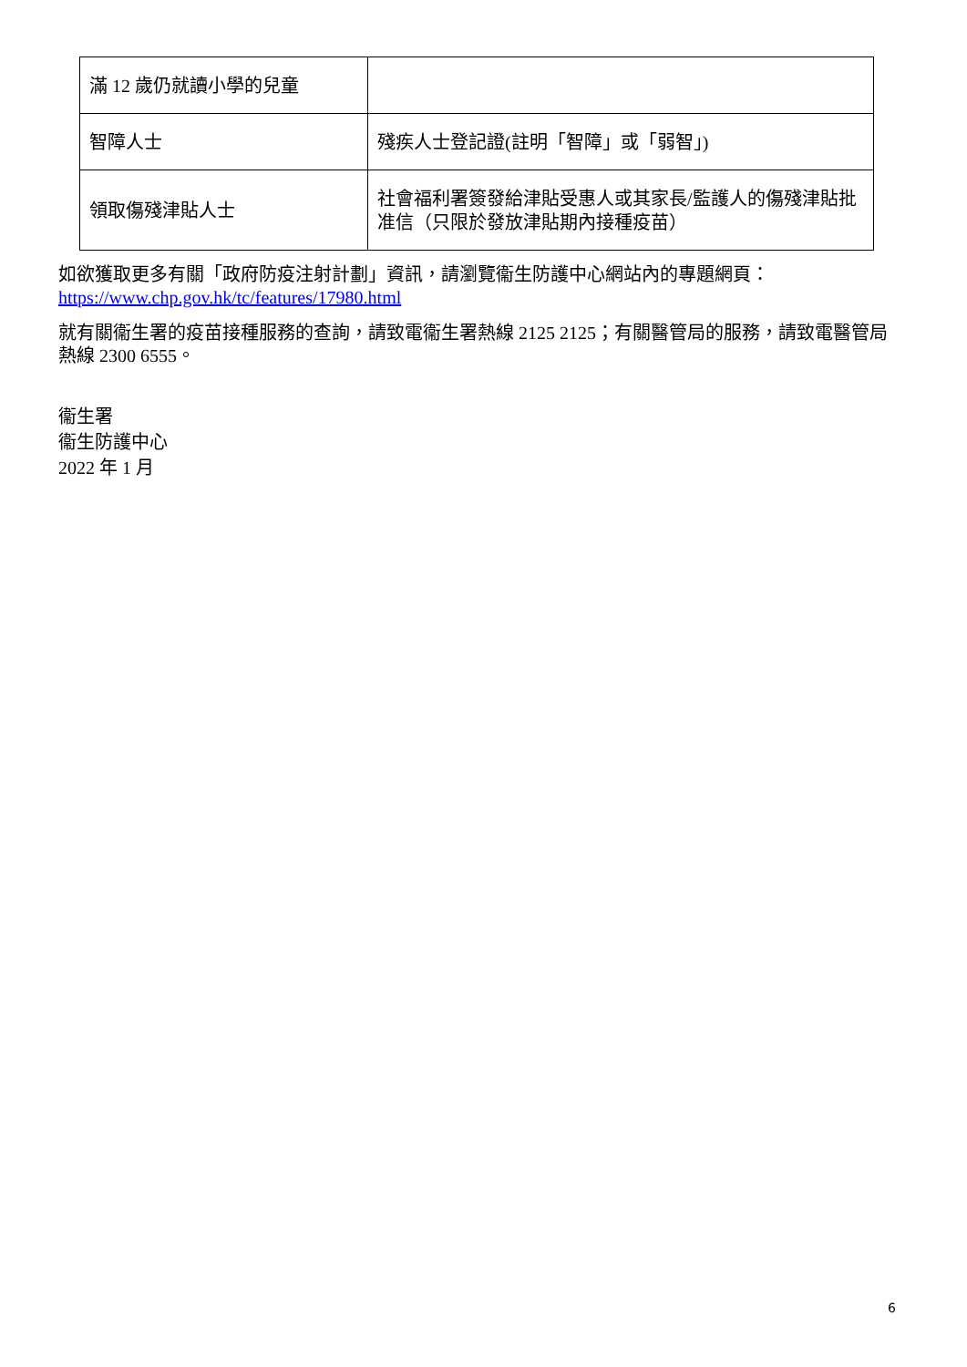| 滿 12 歲仍就讀小學的兒童 | |
| 智障人士 | 殘疾人士登記證(註明「智障」或「弱智」) |
| 領取傷殘津貼人士 | 社會福利署簽發給津貼受惠人或其家長/監護人的傷殘津貼批准信（只限於發放津貼期內接種疫苗） |
如欲獲取更多有關「政府防疫注射計劃」資訊，請瀏覽衞生防護中心網站內的專題網頁：
https://www.chp.gov.hk/tc/features/17980.html
就有關衞生署的疫苗接種服務的查詢，請致電衞生署熱線 2125 2125；有關醫管局的服務，請致電醫管局熱線 2300 6555。
衞生署
衞生防護中心
2022 年 1 月
6